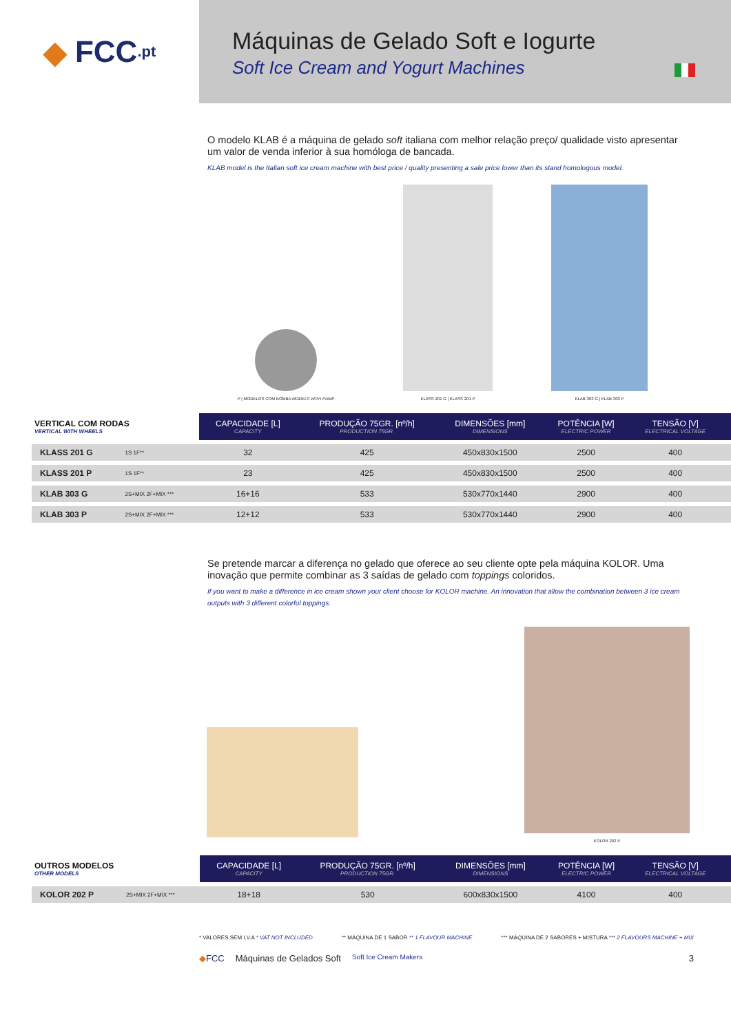◆ FCC.pt
Máquinas de Gelado Soft e Iogurte
Soft Ice Cream and Yogurt Machines
O modelo KLAB é a máquina de gelado soft italiana com melhor relação preço/ qualidade visto apresentar um valor de venda inferior à sua homóloga de bancada.
KLAB model is the Italian soft ice cream machine with best price / quality presenting a sale price lower than its stand homologous model.
P | MODELOS COM BOMBA MODELS WITH PUMP
KLASS 201 G | KLASS 201 P
KLAB 303 G | KLAB 303 P
| VERTICAL COM RODAS VERTICAL WITH WHEELS | | CAPACIDADE [L] CAPACITY | PRODUÇÃO 75GR. [nº/h] PRODUCTION 75GR. | DIMENSÕES [mm] DIMENSIONS | POTÊNCIA [W] ELECTRIC POWER | TENSÃO [V] ELECTRICAL VOLTAGE | |
| --- | --- | --- | --- | --- | --- | --- | --- |
| KLASS 201 G | 1S 1F** | 32 | 425 | 450x830x1500 | 2500 | 400 | |
| KLASS 201 P | 1S 1F** | 23 | 425 | 450x830x1500 | 2500 | 400 | |
| KLAB 303 G | 2S+MIX 2F+MIX *** | 16+16 | 533 | 530x770x1440 | 2900 | 400 | |
| KLAB 303 P | 2S+MIX 2F+MIX *** | 12+12 | 533 | 530x770x1440 | 2900 | 400 | |
Se pretende marcar a diferença no gelado que oferece ao seu cliente opte pela máquina KOLOR. Uma inovação que permite combinar as 3 saídas de gelado com toppings coloridos.
If you want to make a difference in ice cream shown your client choose for KOLOR machine. An innovation that allow the combination between 3 ice cream outputs with 3 different colorful toppings.
KOLOR 202 P
| OUTROS MODELOS OTHER MODELS | | CAPACIDADE [L] CAPACITY | PRODUÇÃO 75GR. [nº/h] PRODUCTION 75GR. | DIMENSÕES [mm] DIMENSIONS | POTÊNCIA [W] ELECTRIC POWER | TENSÃO [V] ELECTRICAL VOLTAGE | |
| --- | --- | --- | --- | --- | --- | --- | --- |
| KOLOR 202 P | 2S+MIX 2F+MIX *** | 18+18 | 530 | 600x830x1500 | 4100 | 400 | |
* VALORES SEM I.V.A * VAT NOT INCLUDED ** MÁQUINA DE 1 SABOR ** 1 FLAVOUR MACHINE *** MÁQUINA DE 2 SABORES + MISTURA *** 2 FLAVOURS MACHINE + MIX
◆FCC Máquinas de Gelados Soft Soft Ice Cream Makers 3